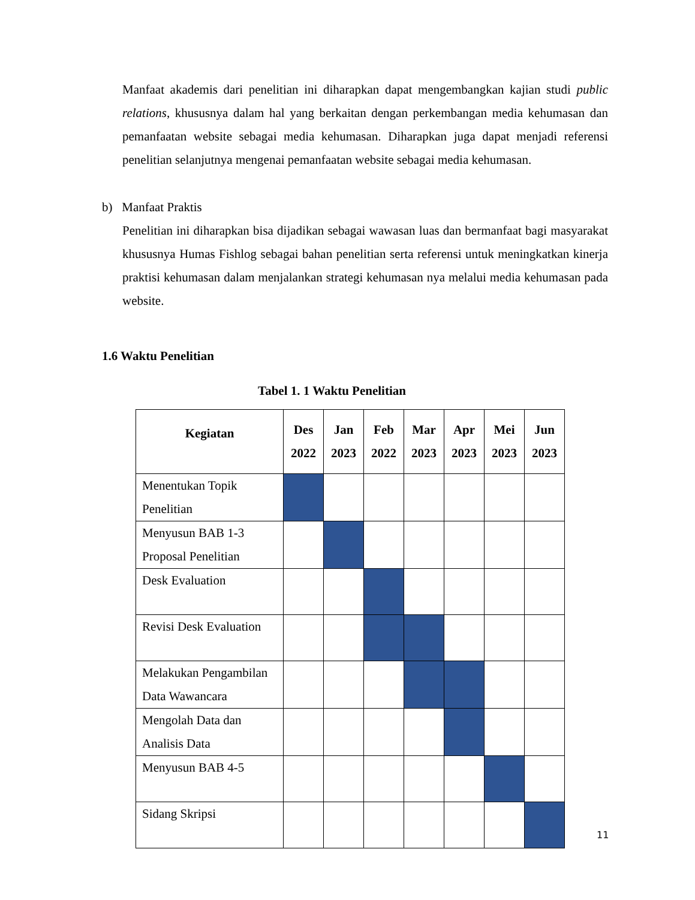Manfaat akademis dari penelitian ini diharapkan dapat mengembangkan kajian studi public relations, khususnya dalam hal yang berkaitan dengan perkembangan media kehumasan dan pemanfaatan website sebagai media kehumasan. Diharapkan juga dapat menjadi referensi penelitian selanjutnya mengenai pemanfaatan website sebagai media kehumasan.
b) Manfaat Praktis
Penelitian ini diharapkan bisa dijadikan sebagai wawasan luas dan bermanfaat bagi masyarakat khususnya Humas Fishlog sebagai bahan penelitian serta referensi untuk meningkatkan kinerja praktisi kehumasan dalam menjalankan strategi kehumasan nya melalui media kehumasan pada website.
1.6 Waktu Penelitian
Tabel 1. 1 Waktu Penelitian
| Kegiatan | Des 2022 | Jan 2023 | Feb 2022 | Mar 2023 | Apr 2023 | Mei 2023 | Jun 2023 |
| --- | --- | --- | --- | --- | --- | --- | --- |
| Menentukan Topik Penelitian | | | | | | | |
| Menyusun BAB 1-3 Proposal Penelitian | | | | | | | |
| Desk Evaluation | | | | | | | |
| Revisi Desk Evaluation | | | | | | | |
| Melakukan Pengambilan Data Wawancara | | | | | | | |
| Mengolah Data dan Analisis Data | | | | | | | |
| Menyusun BAB 4-5 | | | | | | | |
| Sidang Skripsi | | | | | | | |
11